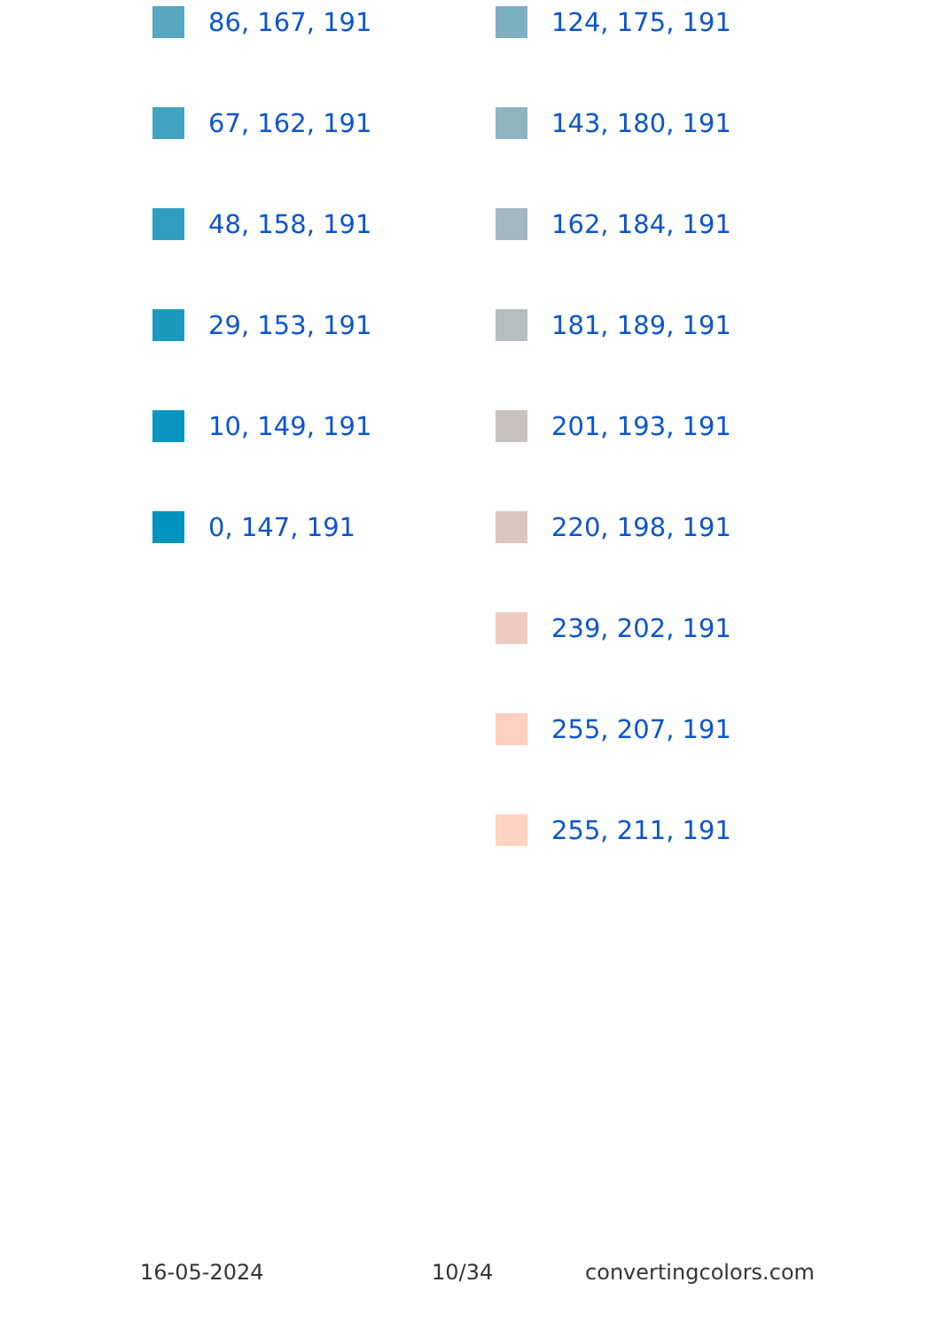86, 167, 191
67, 162, 191
48, 158, 191
29, 153, 191
10, 149, 191
0, 147, 191
124, 175, 191
143, 180, 191
162, 184, 191
181, 189, 191
201, 193, 191
220, 198, 191
239, 202, 191
255, 207, 191
255, 211, 191
16-05-2024 10/34 convertingcolors.com